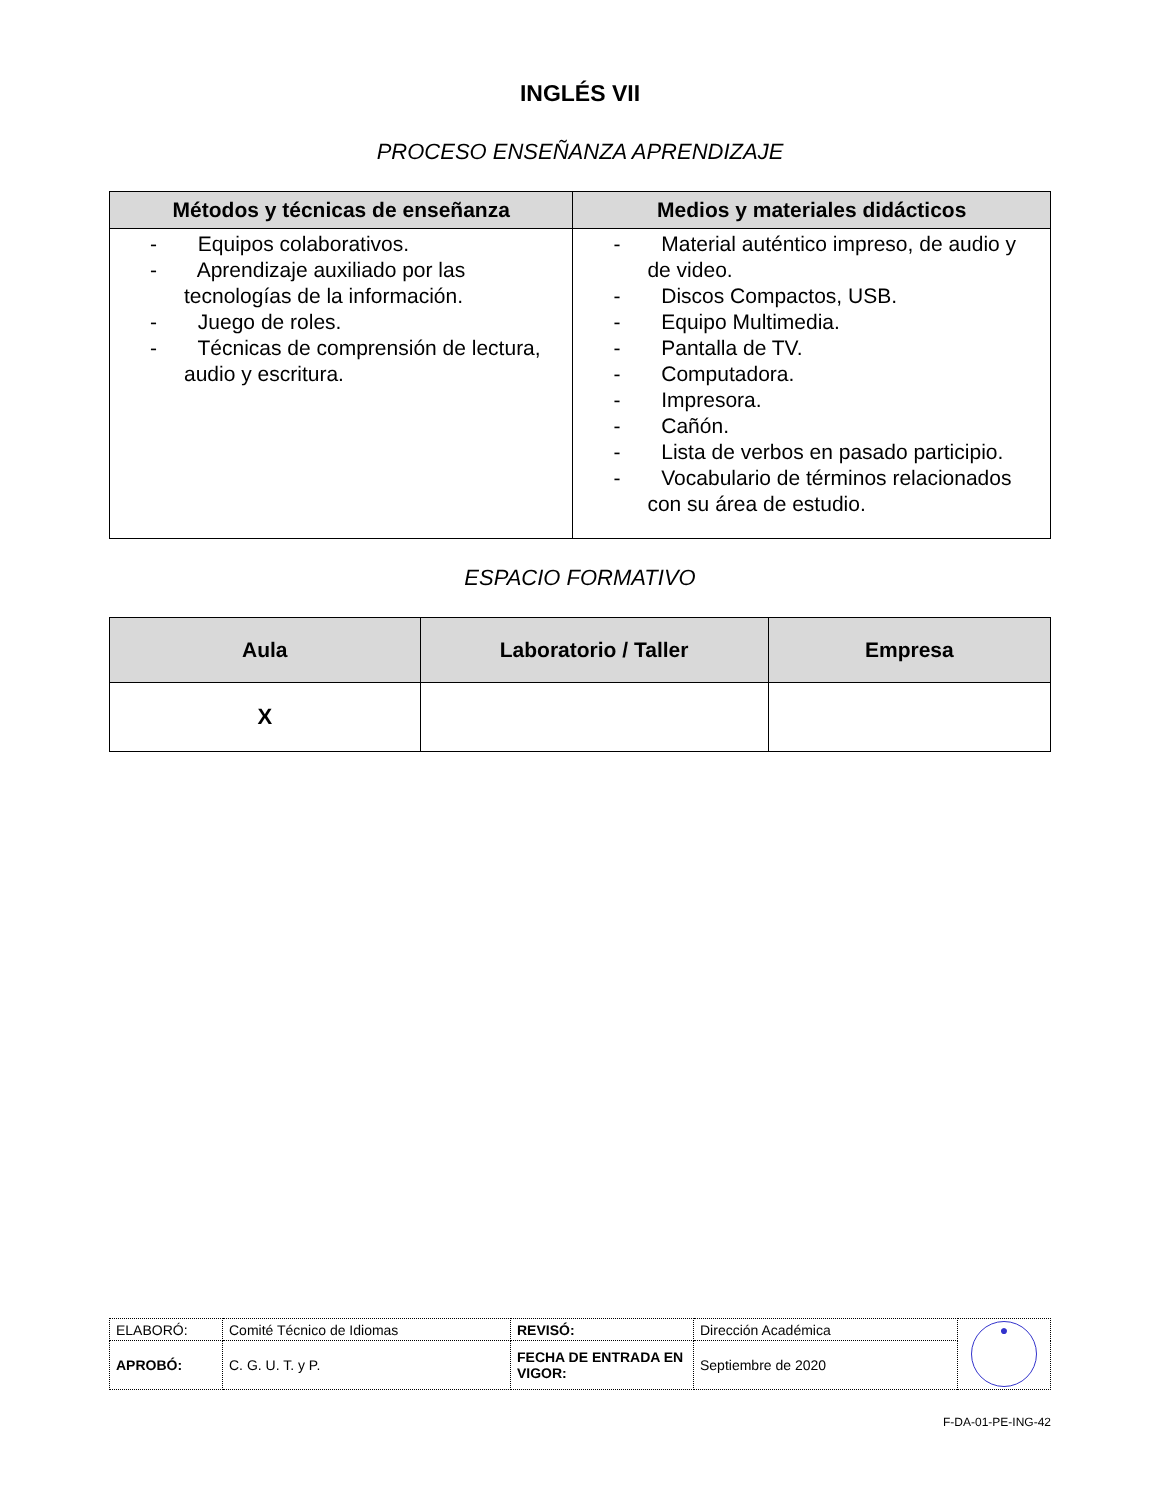INGLÉS VII
PROCESO ENSEÑANZA APRENDIZAJE
| Métodos y técnicas de enseñanza | Medios y materiales didácticos |
| --- | --- |
| - Equipos colaborativos. - Aprendizaje auxiliado por las tecnologías de la información. - Juego de roles. - Técnicas de comprensión de lectura, audio y escritura. | - Material auténtico impreso, de audio y de video. - Discos Compactos, USB. - Equipo Multimedia. - Pantalla de TV. - Computadora. - Impresora. - Cañón. - Lista de verbos en pasado participio. - Vocabulario de términos relacionados con su área de estudio. |
ESPACIO FORMATIVO
| Aula | Laboratorio / Taller | Empresa |
| --- | --- | --- |
| X | | |
| ELABORÓ: | Comité Técnico de Idiomas | REVISÓ: | Dirección Académica | ● |
| APROBÓ: | C. G. U. T. y P. | FECHA DE ENTRADA EN VIGOR: | Septiembre de 2020 | |
F-DA-01-PE-ING-42